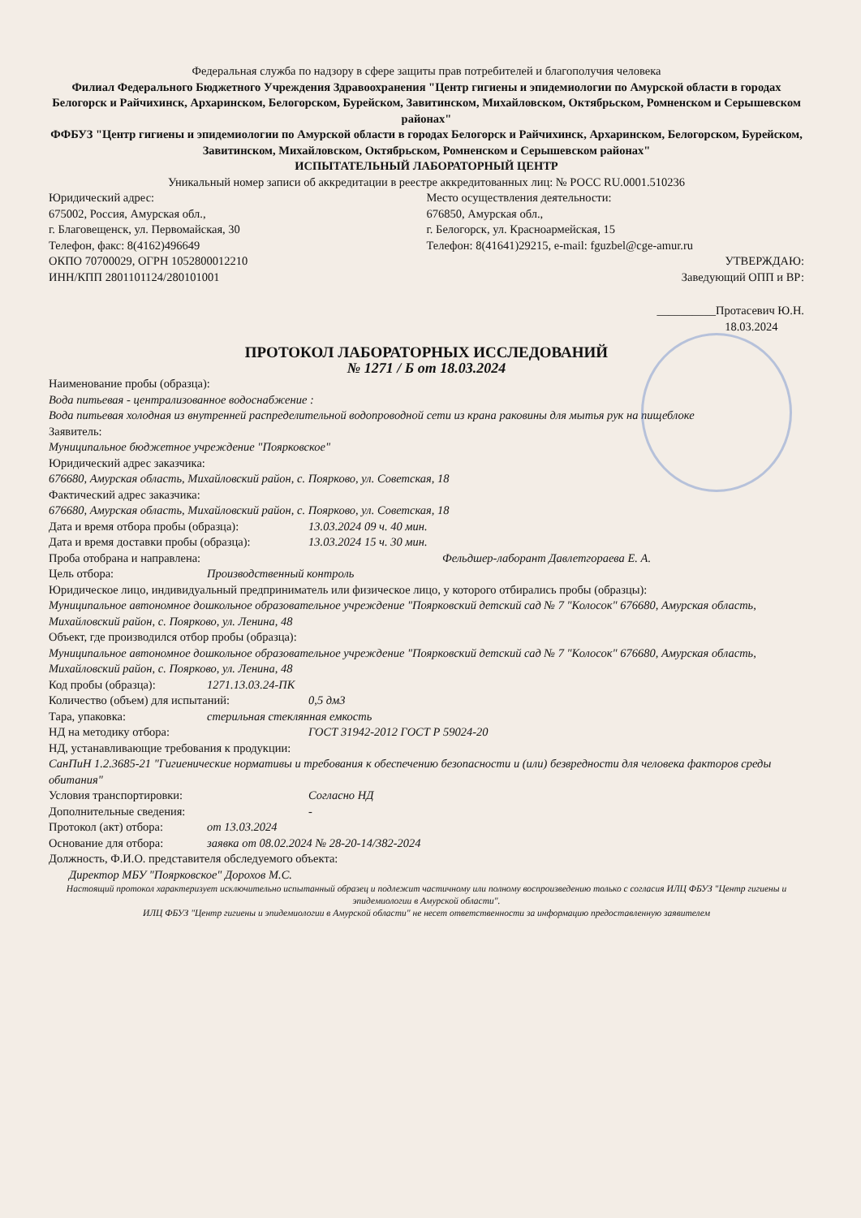Федеральная служба по надзору в сфере защиты прав потребителей и благополучия человека
Филиал Федерального Бюджетного Учреждения Здравоохранения "Центр гигиены и эпидемиологии по Амурской области в городах Белогорск и Райчихинск, Архаринском, Белогорском, Бурейском, Завитинском, Михайловском, Октябрьском, Ромненском и Серышевском районах"
ФФБУЗ "Центр гигиены и эпидемиологии по Амурской области в городах Белогорск и Райчихинск, Архаринском, Белогорском, Бурейском, Завитинском, Михайловском, Октябрьском, Ромненском и Серышевском районах"
ИСПЫТАТЕЛЬНЫЙ ЛАБОРАТОРНЫЙ ЦЕНТР
Уникальный номер записи об аккредитации в реестре аккредитованных лиц: № РОСС RU.0001.510236
Юридический адрес:
675002, Россия, Амурская обл.,
г. Благовещенск, ул. Первомайская, 30
Телефон, факс: 8(4162)496649
ОКПО 70700029, ОГРН 1052800012210
ИНН/КПП 2801101124/280101001
Место осуществления деятельности:
676850, Амурская обл.,
г. Белогорск, ул. Красноармейская, 15
Телефон: 8(41641)29215, e-mail: fguzbel@cge-amur.ru
УТВЕРЖДАЮ:
Заведующий ОПП и ВР:
__________Протасевич Ю.Н.
18.03.2024
ПРОТОКОЛ ЛАБОРАТОРНЫХ ИССЛЕДОВАНИЙ
№ 1271 / Б от 18.03.2024
Наименование пробы (образца):
Вода питьевая - централизованное водоснабжение :
Вода питьевая холодная из внутренней распределительной водопроводной сети из крана раковины для мытья рук на пищеблоке
Заявитель:
Муниципальное бюджетное учреждение "Поярковское"
Юридический адрес заказчика:
676680, Амурская область, Михайловский район, с. Поярково, ул. Советская, 18
Фактический адрес заказчика:
676680, Амурская область, Михайловский район, с. Поярково, ул. Советская, 18
Дата и время отбора пробы (образца): 13.03.2024 09 ч. 40 мин.
Дата и время доставки пробы (образца): 13.03.2024 15 ч. 30 мин.
Проба отобрана и направлена: Фельдшер-лаборант Давлетгораева Е. А.
Цель отбора: Производственный контроль
Юридическое лицо, индивидуальный предприниматель или физическое лицо, у которого отбирались пробы (образцы):
Муниципальное автономное дошкольное образовательное учреждение "Поярковский детский сад № 7 "Колосок" 676680, Амурская область, Михайловский район, с. Поярково, ул. Ленина, 48
Объект, где производился отбор пробы (образца):
Муниципальное автономное дошкольное образовательное учреждение "Поярковский детский сад № 7 "Колосок" 676680, Амурская область, Михайловский район, с. Поярково, ул. Ленина, 48
Код пробы (образца): 1271.13.03.24-ПК
Количество (объем) для испытаний: 0,5 дм3
Тара, упаковка: стерильная стеклянная емкость
НД на методику отбора: ГОСТ 31942-2012 ГОСТ Р 59024-20
НД, устанавливающие требования к продукции:
СанПиН 1.2.3685-21 "Гигиенические нормативы и требования к обеспечению безопасности и (или) безвредности для человека факторов среды обитания"
Условия транспортировки: Согласно НД
Дополнительные сведения: -
Протокол (акт) отбора: от 13.03.2024
Основание для отбора: заявка от 08.02.2024 № 28-20-14/382-2024
Должность, Ф.И.О. представителя обследуемого объекта:
Директор МБУ "Поярковское" Дорохов М.С.
Настоящий протокол характеризует исключительно испытанный образец и подлежит частичному или полному воспроизведению только с согласия ИЛЦ ФБУЗ "Центр гигиены и эпидемиологии в Амурской области".
ИЛЦ ФБУЗ "Центр гигиены и эпидемиологии в Амурской области" не несет ответственности за информацию предоставленную заявителем